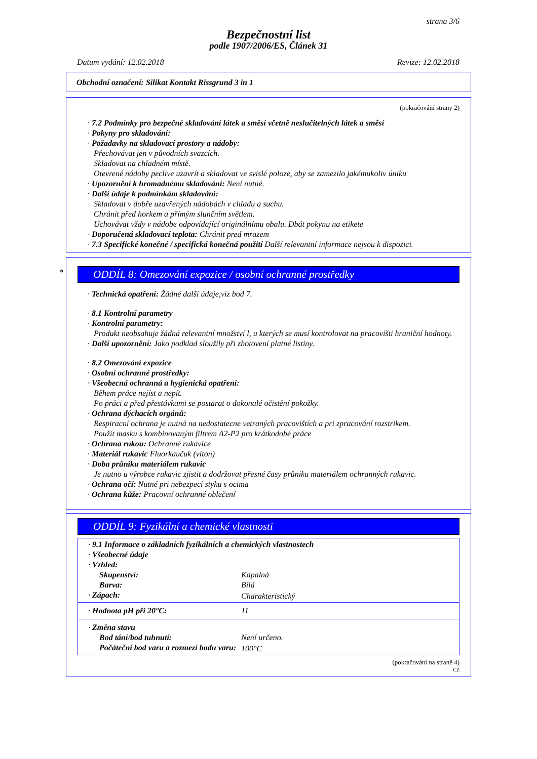strana 3/6
Bezpečnostní list
podle 1907/2006/ES, Článek 31
Datum vydání: 12.02.2018 Revize: 12.02.2018
Obchodní označení: Silikat Kontakt Rissgrund 3 in 1
(pokračování strany 2)
· 7.2 Podmínky pro bezpečné skladování látek a směsí včetně neslučitelných látek a směsí
· Pokyny pro skladování:
· Požadavky na skladovací prostory a nádoby:
Přechovávat jen v původních svazcích.
Skladovat na chladném místě.
Otevrené nádoby peclive uzavrít a skladovat ve svislé poloze, aby se zamezilo jakémukoliv úniku
· Upozornění k hromadnému skladování: Není nutné.
· Další údaje k podmínkám skladování:
Skladovat v dobře uzavřených nádobách v chladu a suchu.
Chránit před horkem a přímým slunčním světlem.
Uchovávat vždy v nádobe odpovídající originálnímu obalu. Dbát pokynu na etikete
· Doporučená skladovací teplota: Chránit pred mrazem
· 7.3 Specifické konečné / specifická konečná použití Další relevantní informace nejsou k dispozici.
*
ODDÍL 8: Omezování expozice / osobní ochranné prostředky
· Technická opatření: Žádné další údaje,viz bod 7.
· 8.1 Kontrolní parametry
· Kontrolní parametry:
Produkt neobsahuje žádná relevantní množství l, u kterých se musí kontrolovat na pracovišti hraniční hodnoty.
· Další upozornění: Jako podklad sloužily při zhotovení platné listiny.
· 8.2 Omezování expozice
· Osobní ochranné prostředky:
· Všeobecná ochranná a hygienická opatření:
Během práce nejíst a nepít.
Po práci a před přestávkami se postarat o dokonalé očistění pokožky.
· Ochrana dýchacích orgánů:
Respiracní ochrana je nutná na nedostatecne vetraných pracovištích a pri zpracování rozstrikem.
Použít masku s kombinovaným filtrem A2-P2 pro krátkodobé práce
· Ochrana rukou: Ochranné rukavice
· Materiál rukavic Fluorkaučuk (viton)
· Doba průniku materiálem rukavic
Je nutno u výrobce rukavic zjistit a dodržovat přesné časy průniku materiálem ochranných rukavic.
· Ochrana očí: Nutné pri nebezpecí styku s ocima
· Ochrana kůže: Pracovní ochranné oblečení
ODDÍL 9: Fyzikální a chemické vlastnosti
| · 9.1 Informace o základních fyzikálních a chemických vlastnostech | |
| · Všeobecné údaje | |
| · Vzhled: | |
| Skupenství: | Kapalná |
| Barva: | Bílá |
| · Zápach: | Charakteristický |
| · Hodnota pH při 20°C: | 11 |
| · Změna stavu | |
| Bod tání/bod tuhnutí: | Není určeno. |
| Počáteční bod varu a rozmezí bodu varu: | 100°C |
(pokračování na straně 4)
CZ